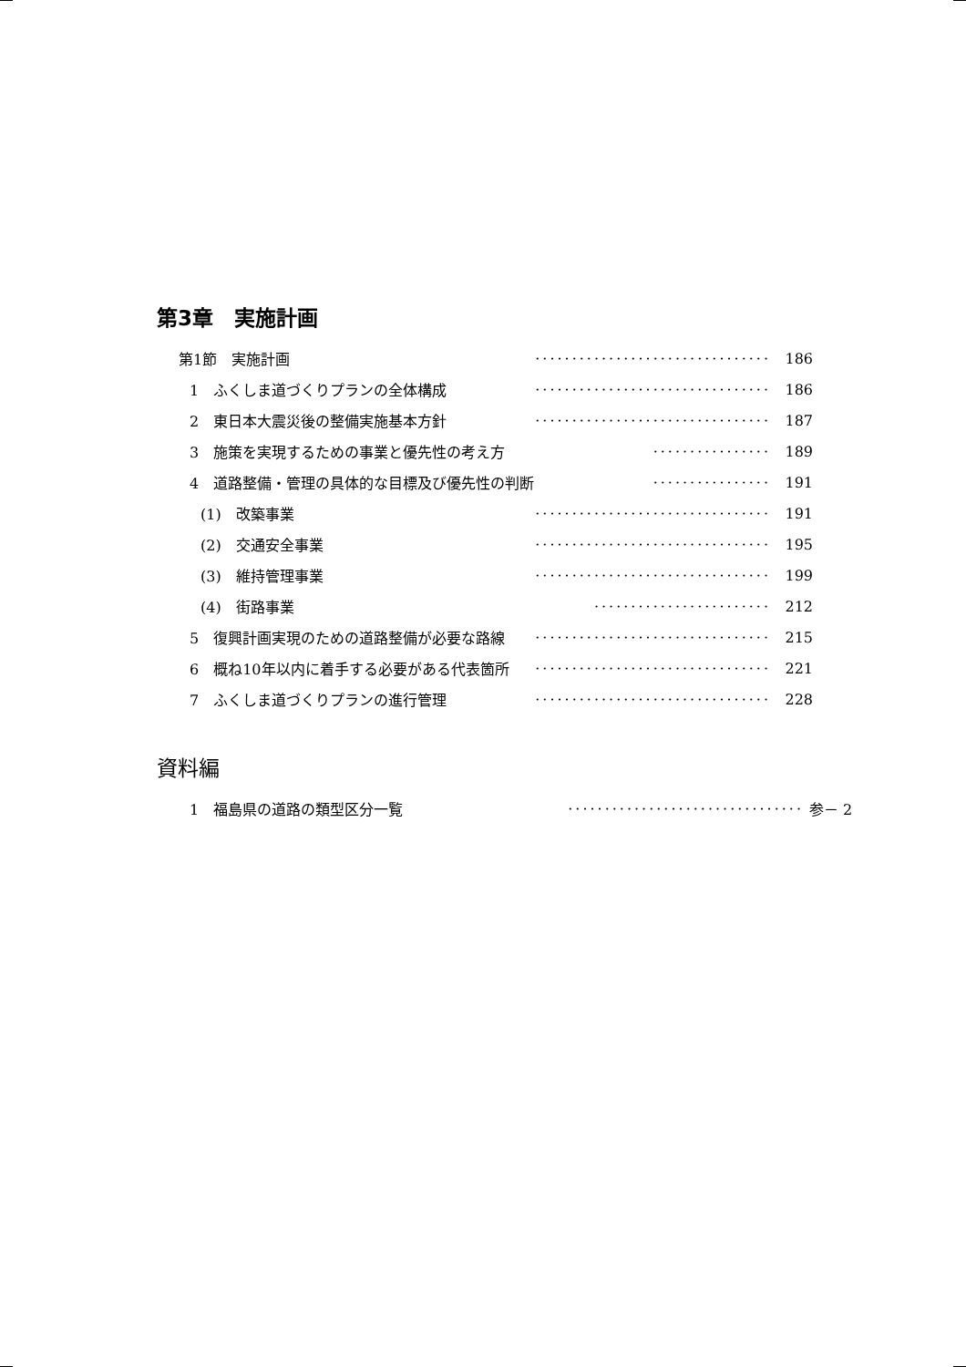第3章　実施計画
第1節　実施計画 ································ 186
1　ふくしま道づくりプランの全体構成 ································ 186
2　東日本大震災後の整備実施基本方針 ································ 187
3　施策を実現するための事業と優先性の考え方 ················ 189
4　道路整備・管理の具体的な目標及び優先性の判断 ················ 191
(1)　改築事業 ································ 191
(2)　交通安全事業 ································ 195
(3)　維持管理事業 ································ 199
(4)　街路事業 ························ 212
5　復興計画実現のための道路整備が必要な路線 ································ 215
6　概ね10年以内に着手する必要がある代表箇所 ································ 221
7　ふくしま道づくりプランの進行管理 ································ 228
資料編
1　福島県の道路の類型区分一覧 ································ 参－ 2